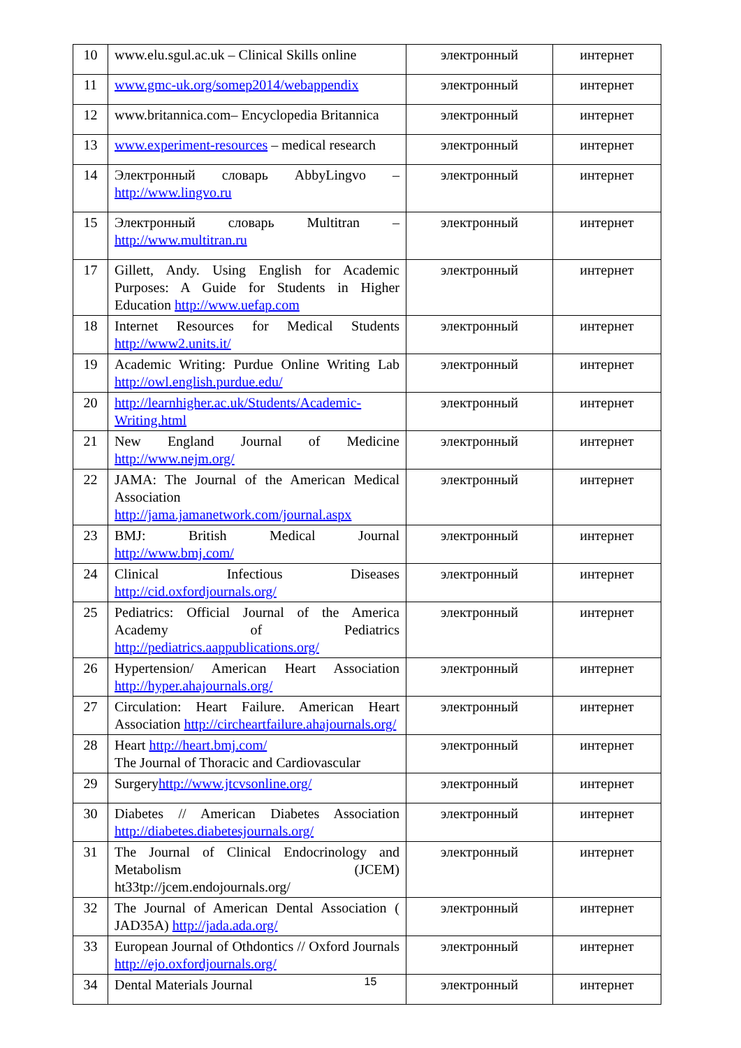| 10 | www.elu.sgul.ac.uk – Clinical Skills online | электронный | интернет |
| 11 | www.gmc-uk.org/somep2014/webappendix | электронный | интернет |
| 12 | www.britannica.com– Encyclopedia Britannica | электронный | интернет |
| 13 | www.experiment-resources – medical research | электронный | интернет |
| 14 | Электронный словарь AbbyLingvo – http://www.lingvo.ru | электронный | интернет |
| 15 | Электронный словарь Multitran – http://www.multitran.ru | электронный | интернет |
| 17 | Gillett, Andy. Using English for Academic Purposes: A Guide for Students in Higher Education http://www.uefap.com | электронный | интернет |
| 18 | Internet Resources for Medical Students http://www2.units.it/ | электронный | интернет |
| 19 | Academic Writing: Purdue Online Writing Lab http://owl.english.purdue.edu/ | электронный | интернет |
| 20 | http://learnhigher.ac.uk/Students/Academic-Writing.html | электронный | интернет |
| 21 | New England Journal of Medicine http://www.nejm.org/ | электронный | интернет |
| 22 | JAMA: The Journal of the American Medical Association http://jama.jamanetwork.com/journal.aspx | электронный | интернет |
| 23 | BMJ: British Medical Journal http://www.bmj.com/ | электронный | интернет |
| 24 | Clinical Infectious Diseases http://cid.oxfordjournals.org/ | электронный | интернет |
| 25 | Pediatrics: Official Journal of the America Academy of Pediatrics http://pediatrics.aappublications.org/ | электронный | интернет |
| 26 | Hypertension/ American Heart Association http://hyper.ahajournals.org/ | электронный | интернет |
| 27 | Circulation: Heart Failure. American Heart Association http://circheartfailure.ahajournals.org/ | электронный | интернет |
| 28 | Heart http://heart.bmj.com/ The Journal of Thoracic and Cardiovascular | электронный | интернет |
| 29 | Surgery http://www.jtcvsonline.org/ | электронный | интернет |
| 30 | Diabetes // American Diabetes Association http://diabetes.diabetesjournals.org/ | электронный | интернет |
| 31 | The Journal of Clinical Endocrinology and Metabolism (JCEM) ht33tp://jcem.endojournals.org/ | электронный | интернет |
| 32 | The Journal of American Dental Association ( JAD35A) http://jada.ada.org/ | электронный | интернет |
| 33 | European Journal of Othdontics // Oxford Journals http://ejo.oxfordjournals.org/ | электронный | интернет |
| 34 | Dental Materials Journal | электронный | интернет |
15